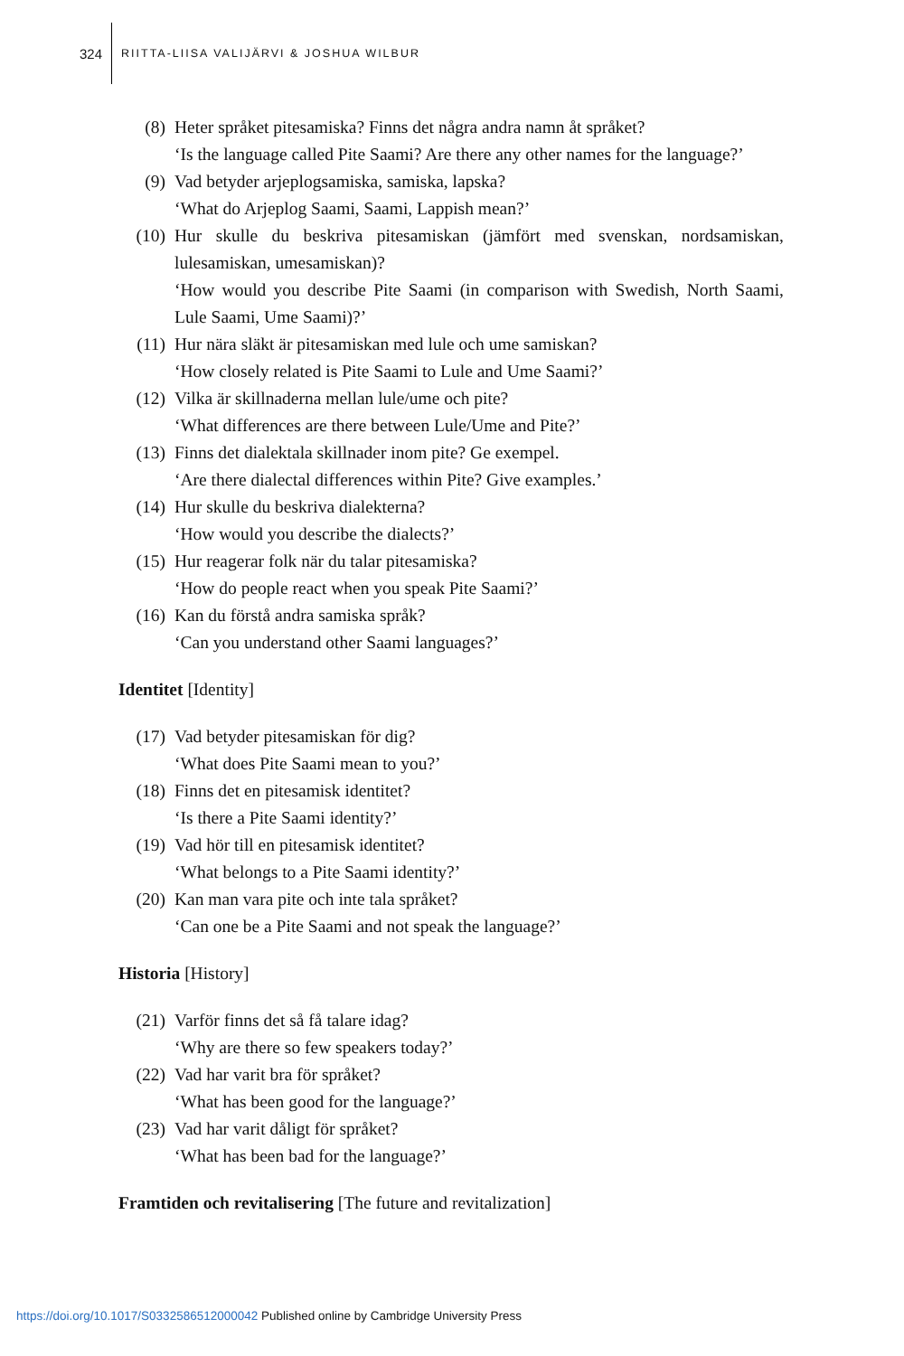324
RIITTA-LIISA VALIJÄRVI & JOSHUA WILBUR
(8) Heter språket pitesamiska? Finns det några andra namn åt språket?
‘Is the language called Pite Saami? Are there any other names for the language?’
(9) Vad betyder arjeplogsamiska, samiska, lapska?
‘What do Arjeplog Saami, Saami, Lappish mean?’
(10) Hur skulle du beskriva pitesamiskan (jämfört med svenskan, nordsamiskan, lulesamiskan, umesamiskan)?
‘How would you describe Pite Saami (in comparison with Swedish, North Saami, Lule Saami, Ume Saami)?’
(11) Hur nära släkt är pitesamiskan med lule och ume samiskan?
‘How closely related is Pite Saami to Lule and Ume Saami?’
(12) Vilka är skillnaderna mellan lule/ume och pite?
‘What differences are there between Lule/Ume and Pite?’
(13) Finns det dialektala skillnader inom pite? Ge exempel.
‘Are there dialectal differences within Pite? Give examples.’
(14) Hur skulle du beskriva dialekterna?
‘How would you describe the dialects?’
(15) Hur reagerar folk när du talar pitesamiska?
‘How do people react when you speak Pite Saami?’
(16) Kan du förstå andra samiska språk?
‘Can you understand other Saami languages?’
Identitet [Identity]
(17) Vad betyder pitesamiskan för dig?
‘What does Pite Saami mean to you?’
(18) Finns det en pitesamisk identitet?
‘Is there a Pite Saami identity?’
(19) Vad hör till en pitesamisk identitet?
‘What belongs to a Pite Saami identity?’
(20) Kan man vara pite och inte tala språket?
‘Can one be a Pite Saami and not speak the language?’
Historia [History]
(21) Varför finns det så få talare idag?
‘Why are there so few speakers today?’
(22) Vad har varit bra för språket?
‘What has been good for the language?’
(23) Vad har varit dåligt för språket?
‘What has been bad for the language?’
Framtiden och revitalisering [The future and revitalization]
https://doi.org/10.1017/S0332586512000042 Published online by Cambridge University Press